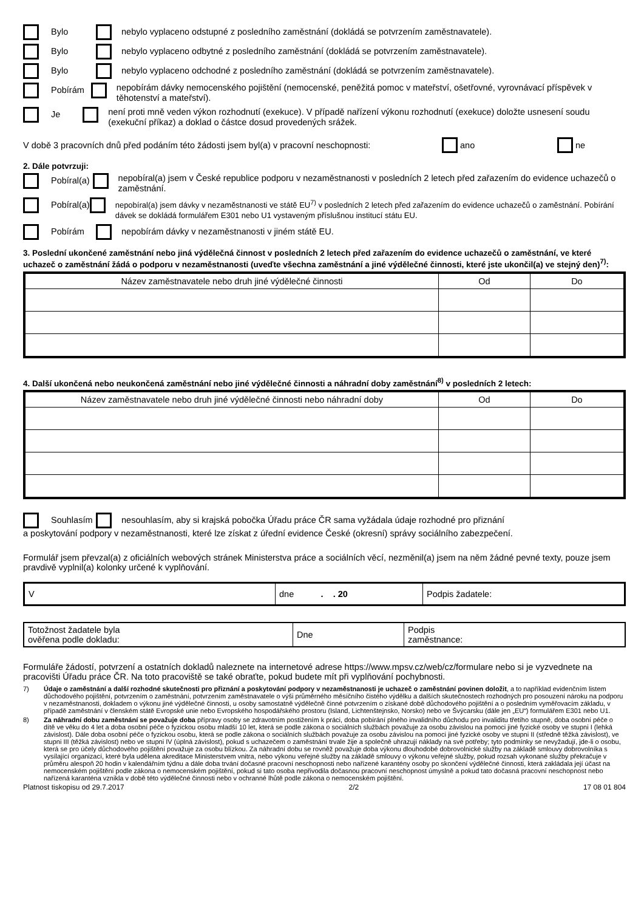Bylo
nebylo vyplaceno odstupné z posledního zaměstnání (dokládá se potvrzením zaměstnavatele).
Bylo
nebylo vyplaceno odbytné z posledního zaměstnání (dokládá se potvrzením zaměstnavatele).
Bylo
nebylo vyplaceno odchodné z posledního zaměstnání (dokládá se potvrzením zaměstnavatele).
Pobírám
nepobírám dávky nemocenského pojištění (nemocenské, peněžitá pomoc v mateřství, ošetřovné, vyrovnávací příspěvek v těhotenství a mateřství).
Je
není proti mně veden výkon rozhodnutí (exekuce). V případě nařízení výkonu rozhodnutí (exekuce) doložte usnesení soudu (exekuční příkaz) a doklad o částce dosud provedených srážek.
V době 3 pracovních dnů před podáním této žádosti jsem byl(a) v pracovní neschopnosti:
ano ne
2. Dále potvrzuji:
Pobíral(a)
nepobíral(a) jsem v České republice podporu v nezaměstnanosti v posledních 2 letech před zařazením do evidence uchazečů o zaměstnání.
Pobíral(a)
nepobíral(a) jsem dávky v nezaměstnanosti ve státě EU<sup>7)</sup> v posledních 2 letech před zařazením do evidence uchazečů o zaměstnání. Pobírání dávek se dokládá formulářem E301 nebo U1 vystaveným příslušnou institucí státu EU.
Pobírám
nepobírám dávky v nezaměstnanosti v jiném státě EU.
3. Poslední ukončené zaměstnání nebo jiná výdělečná činnost v posledních 2 letech před zařazením do evidence uchazečů o zaměstnání, ve které uchazeč o zaměstnání žádá o podporu v nezaměstnanosti (uveďte všechna zaměstnání a jiné výdělečné činnosti, které jste ukončil(a) ve stejný den)<sup>7)</sup>:
| Název zaměstnavatele nebo druh jiné výdělečné činnosti | Od | Do |
| --- | --- | --- |
4. Další ukončená nebo neukončená zaměstnání nebo jiné výdělečné činnosti a náhradní doby zaměstnání<sup>8)</sup> v posledních 2 letech:
| Název zaměstnavatele nebo druh jiné výdělečné činnosti nebo náhradní doby | Od | Do |
| --- | --- | --- |
Souhlasím
nesouhlasím, aby si krajská pobočka Úřadu práce ČR sama vyžádala údaje rozhodné pro přiznání
a poskytování podpory v nezaměstnanosti, které lze získat z úřední evidence České (okresní) správy sociálního zabezpečení.
Formulář jsem převzal(a) z oficiálních webových stránek Ministerstva práce a sociálních věcí, nezměnil(a) jsem na něm žádné pevné texty, pouze jsem pravdivě vyplnil(a) kolonky určené k vyplňování.
| V | dne . . 20 | Podpis žadatele: |
| Totožnost žadatele byla ověřena podle dokladu: | Dne | Podpis zaměstnance: |
Formuláře žádostí, potvrzení a ostatních dokladů naleznete na internetové adrese https://www.mpsv.cz/web/cz/formulare nebo si je vyzvednete na pracovišti Úřadu práce ČR. Na toto pracoviště se také obraťte, pokud budete mít při vyplňování pochybnosti.
7) Údaje o zaměstnání a další rozhodné skutečnosti pro přiznání a poskytování podpory v nezaměstnanosti je uchazeč o zaměstnání povinen doložit, a to například evidenčním listem důchodového pojištění, potvrzením o zaměstnání, potvrzením zaměstnavatele o výši průměrného měsíčního čistého výdělku a dalších skutečnostech rozhodných pro posouzení nároku na podporu v nezaměstnanosti, dokladem o výkonu jiné výdělečné činnosti, u osoby samostatně výdělečně činné potvrzením o získané době důchodového pojištění a o posledním vyměřovacím základu, v případě zaměstnání v členském státě Evropské unie nebo Evropského hospodářského prostoru (Island, Lichtenštejnsko, Norsko) nebo ve Švýcarsku (dále jen „EU“) formulářem E301 nebo U1.
8) Za náhradní dobu zaměstnání se považuje doba přípravy osoby se zdravotním postižením k práci, doba pobírání plného invalidního důchodu pro invaliditu třetího stupně, doba osobní péče o dítě ve věku do 4 let a doba osobní péče o fyzickou osobu mladší 10 let, která se podle zákona o sociálních službách považuje za osobu závislou na pomoci jiné fyzické osoby ve stupni I (lehká závislost). Dále doba osobní péče o fyzickou osobu, která se podle zákona o sociálních službách považuje za osobu závislou na pomoci jiné fyzické osoby ve stupni II (středně těžká závislost), ve stupni III (těžká závislost) nebo ve stupni IV (úplná závislost), pokud s uchazečem o zaměstnání trvale žije a společně uhrazují náklady na své potřeby; tyto podmínky se nevyžadují, jde-li o osobu, která se pro účely důchodového pojištění považuje za osobu blízkou. Za náhradní dobu se rovněž považuje doba výkonu dlouhodobé dobrovolnické služby na základě smlouvy dobrovolníka s vysílající organizací, které byla udělena akreditace Ministerstvem vnitra, nebo výkonu veřejné služby na základě smlouvy o výkonu veřejné služby, pokud rozsah vykonané služby překračuje v průměru alespoň 20 hodin v kalendářním týdnu a dále doba trvání dočasné pracovní neschopnosti nebo nařízené karantény osoby po skončení výdělečné činnosti, která zakládala její účast na nemocenském pojištění podle zákona o nemocenském pojištění, pokud si tato osoba nepřivodila dočasnou pracovní neschopnost úmyslně a pokud tato dočasná pracovní neschopnost nebo nařízená karanténa vznikla v době této výdělečné činnosti nebo v ochranné lhůtě podle zákona o nemocenském pojištění.
Platnost tiskopisu od 29.7.2017 2/2 17 08 01 804